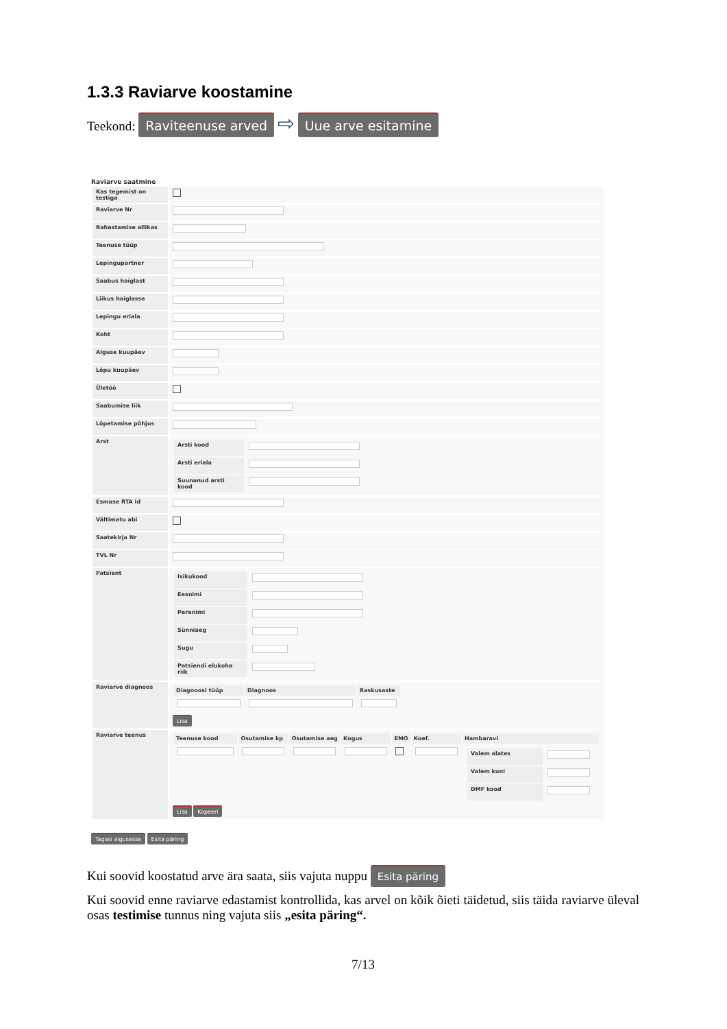1.3.3 Raviarve koostamine
Teekond: Raviteenuse arved ⇨ Uue arve esitamine
Raviarve saatmine
| Kas tegemist on testiga | |
| Raviarve Nr | |
| Rahastamise allikas | |
| Teenuse tüüp | |
| Lepingupartner | |
| Saabus haiglast | |
| Liikus haiglasse | |
| Lepingu eriala | |
| Koht | |
| Alguse kuupäev | |
| Lõpu kuupäev | |
| Ületöö | |
| Saabumise liik | |
| Lõpetamise põhjus | |
| Arst | / Arsti kood / / / Arsti eriala / / / Suunanud arsti kood / / |
| Esmase RTA Id | |
| Vältimatu abi | |
| Saatekirja Nr | |
| TVL Nr | |
| Patsient | / Isikukood / / / Eesnimi / / / Perenimi / / / Sünniaeg / / / Sugu / / / Patsiendi elukoha riik / / |
| Raviarve diagnoos | / Diagnoosi tüüp / Diagnoos / Raskusaste / / --- / --- / --- / Lisa |
| Raviarve teenus | / Teenuse kood / Osutamise kp / Osutamise aeg / Kogus / EMO / Koef. / Hambaravi / / --- / --- / --- / --- / --- / --- / --- / / / / / / / / / Valem alates / / / Valem kuni / / / DMF kood / / / Lisa Kopeeri |
Tagasi algusesse Esita päring
Kui soovid koostatud arve ära saata, siis vajuta nuppu Esita päring
Kui soovid enne raviarve edastamist kontrollida, kas arvel on kõik õieti täidetud, siis täida raviarve üleval osas testimise tunnus ning vajuta siis „esita päring“.
7/13